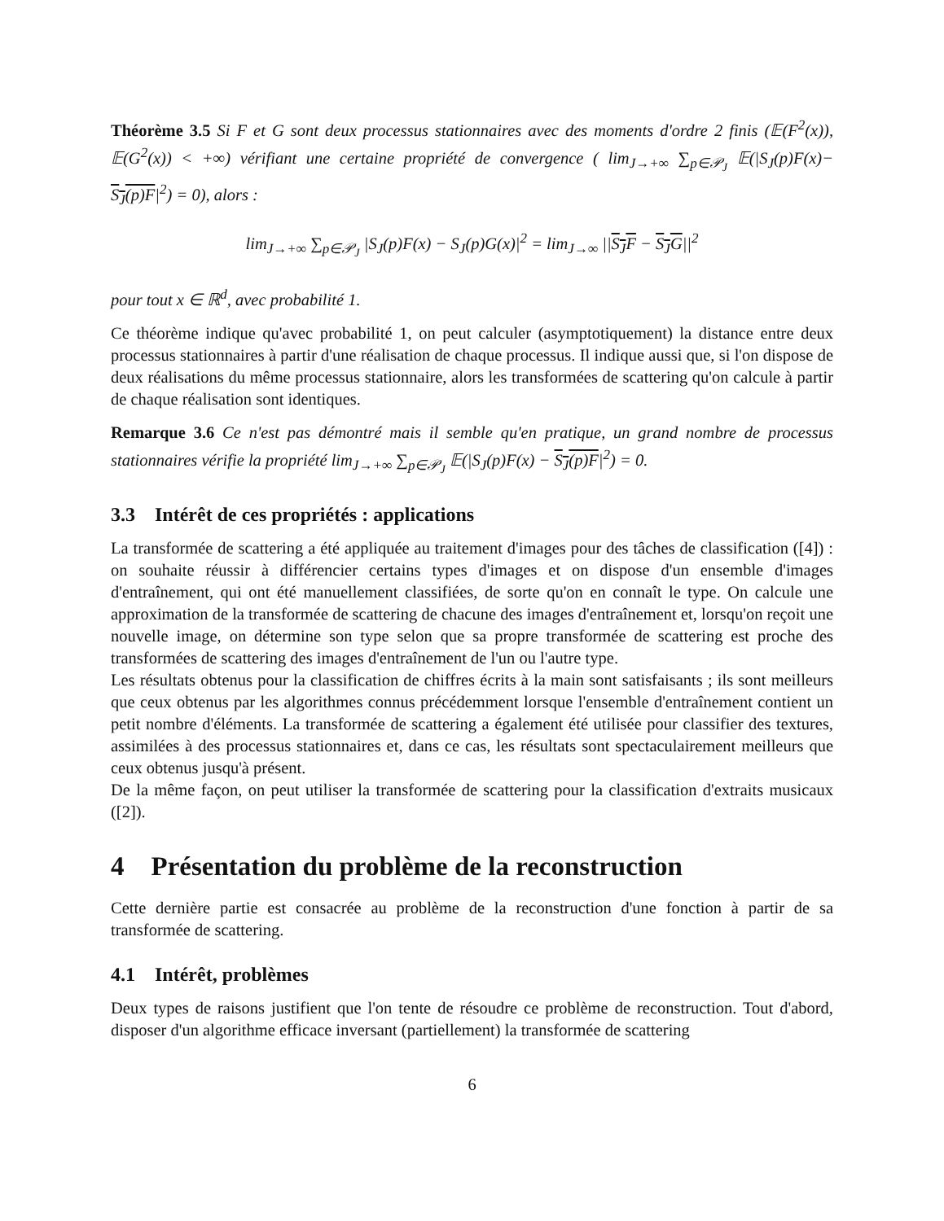Théorème 3.5 Si F et G sont deux processus stationnaires avec des moments d'ordre 2 finis (𝔼(F<sup>2</sup>(x)), 𝔼(G<sup>2</sup>(x)) < +∞) vérifiant une certaine propriété de convergence ( lim<sub>J→+∞</sub> ∑<sub>p∈𝒫<sub>J</sub></sub> 𝔼(|S<sub>J</sub>(p)F(x)− S<sub>J</sub>(p)F|<sup>2</sup>) = 0), alors :
lim<sub>J→+∞</sub> ∑<sub>p∈𝒫<sub>J</sub></sub> |S<sub>J</sub>(p)F(x) − S<sub>J</sub>(p)G(x)|<sup>2</sup> = lim<sub>J→∞</sub> ||S<sub>J</sub>F − S<sub>J</sub>G||<sup>2</sup>
pour tout x ∈ ℝ<sup>d</sup>, avec probabilité 1.
Ce théorème indique qu'avec probabilité 1, on peut calculer (asymptotiquement) la distance entre deux processus stationnaires à partir d'une réalisation de chaque processus. Il indique aussi que, si l'on dispose de deux réalisations du même processus stationnaire, alors les transformées de scattering qu'on calcule à partir de chaque réalisation sont identiques.
Remarque 3.6 Ce n'est pas démontré mais il semble qu'en pratique, un grand nombre de processus stationnaires vérifie la propriété lim<sub>J→+∞</sub> ∑<sub>p∈𝒫<sub>J</sub></sub> 𝔼(|S<sub>J</sub>(p)F(x) − S<sub>J</sub>(p)F|<sup>2</sup>) = 0.
3.3 Intérêt de ces propriétés : applications
La transformée de scattering a été appliquée au traitement d'images pour des tâches de classification ([4]) : on souhaite réussir à différencier certains types d'images et on dispose d'un ensemble d'images d'entraînement, qui ont été manuellement classifiées, de sorte qu'on en connaît le type. On calcule une approximation de la transformée de scattering de chacune des images d'entraînement et, lorsqu'on reçoit une nouvelle image, on détermine son type selon que sa propre transformée de scattering est proche des transformées de scattering des images d'entraînement de l'un ou l'autre type.
Les résultats obtenus pour la classification de chiffres écrits à la main sont satisfaisants ; ils sont meilleurs que ceux obtenus par les algorithmes connus précédemment lorsque l'ensemble d'entraînement contient un petit nombre d'éléments. La transformée de scattering a également été utilisée pour classifier des textures, assimilées à des processus stationnaires et, dans ce cas, les résultats sont spectaculairement meilleurs que ceux obtenus jusqu'à présent.
De la même façon, on peut utiliser la transformée de scattering pour la classification d'extraits musicaux ([2]).
4 Présentation du problème de la reconstruction
Cette dernière partie est consacrée au problème de la reconstruction d'une fonction à partir de sa transformée de scattering.
4.1 Intérêt, problèmes
Deux types de raisons justifient que l'on tente de résoudre ce problème de reconstruction. Tout d'abord, disposer d'un algorithme efficace inversant (partiellement) la transformée de scattering
6